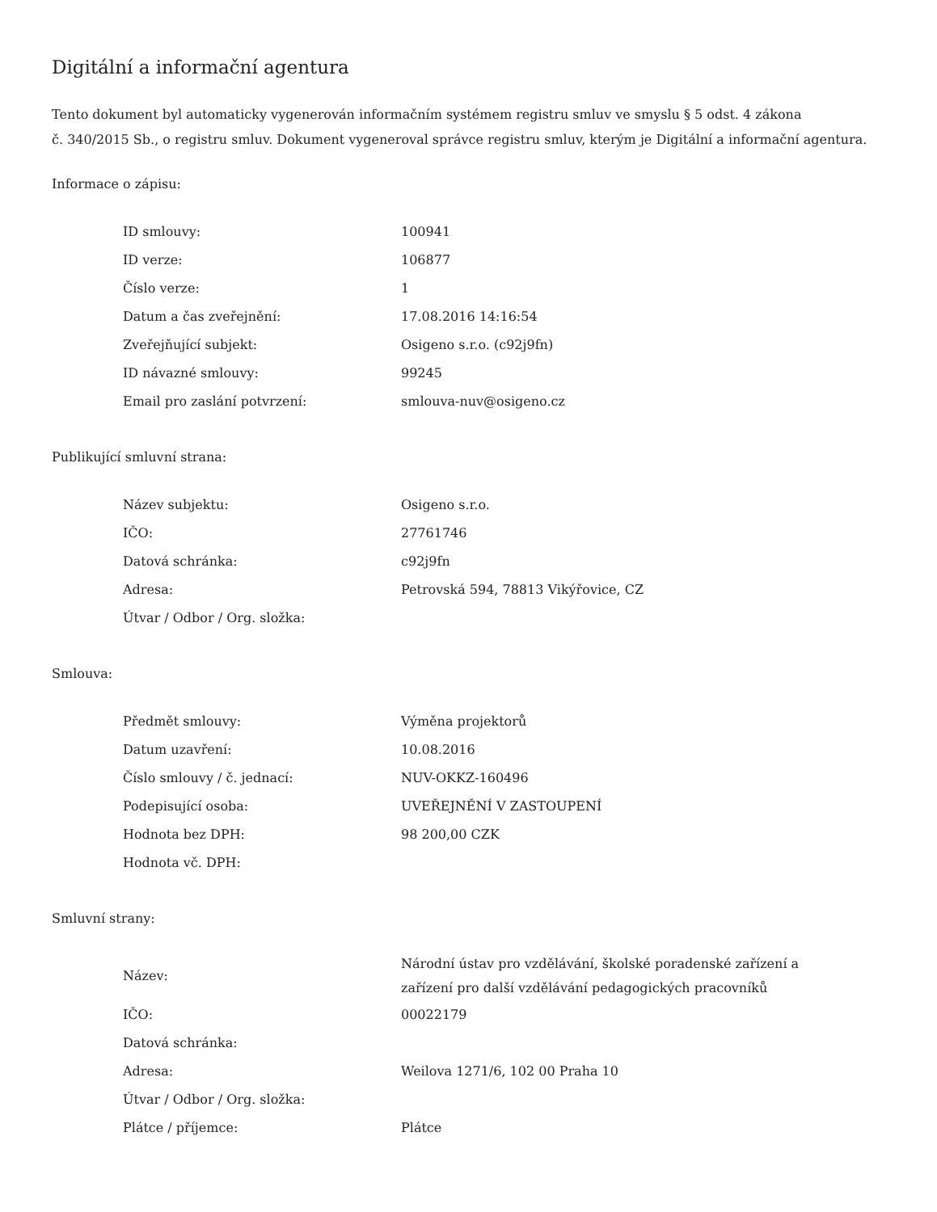Digitální a informační agentura
Tento dokument byl automaticky vygenerován informačním systémem registru smluv ve smyslu § 5 odst. 4 zákona
č. 340/2015 Sb., o registru smluv. Dokument vygeneroval správce registru smluv, kterým je Digitální a informační agentura.
Informace o zápisu:
| ID smlouvy: | 100941 |
| ID verze: | 106877 |
| Číslo verze: | 1 |
| Datum a čas zveřejnění: | 17.08.2016 14:16:54 |
| Zveřejňující subjekt: | Osigeno s.r.o. (c92j9fn) |
| ID návazné smlouvy: | 99245 |
| Email pro zaslání potvrzení: | smlouva-nuv@osigeno.cz |
Publikující smluvní strana:
| Název subjektu: | Osigeno s.r.o. |
| IČO: | 27761746 |
| Datová schránka: | c92j9fn |
| Adresa: | Petrovská 594, 78813 Vikýřovice, CZ |
| Útvar / Odbor / Org. složka: | |
Smlouva:
| Předmět smlouvy: | Výměna projektorů |
| Datum uzavření: | 10.08.2016 |
| Číslo smlouvy / č. jednací: | NUV-OKKZ-160496 |
| Podepisující osoba: | UVEŘEJNĚNÍ V ZASTOUPENÍ |
| Hodnota bez DPH: | 98 200,00 CZK |
| Hodnota vč. DPH: | |
Smluvní strany:
| Název: | Národní ústav pro vzdělávání, školské poradenské zařízení a zařízení pro další vzdělávání pedagogických pracovníků |
| IČO: | 00022179 |
| Datová schránka: | |
| Adresa: | Weilova 1271/6, 102 00 Praha 10 |
| Útvar / Odbor / Org. složka: | |
| Plátce / příjemce: | Plátce |